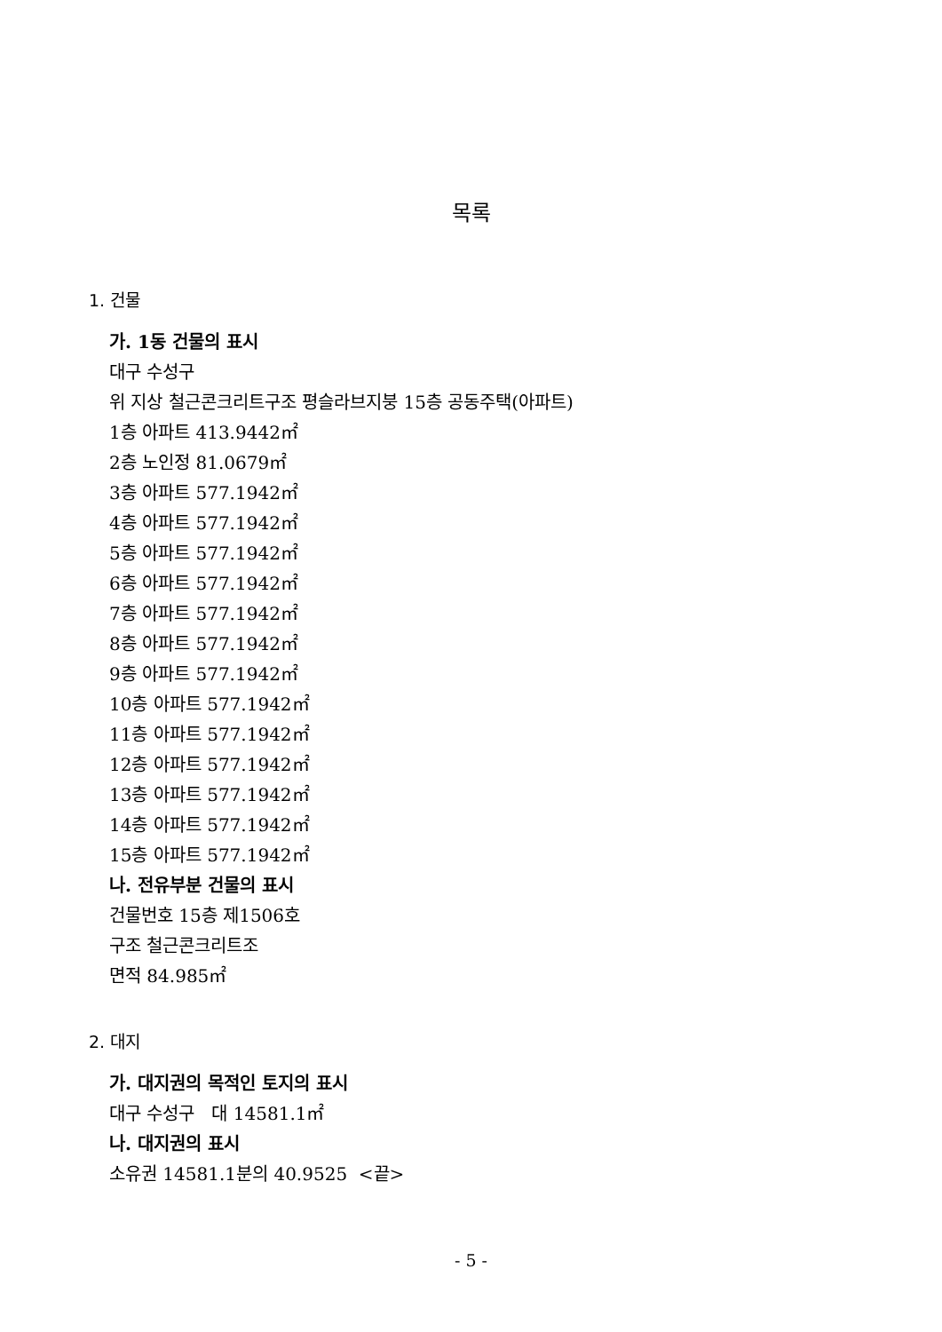목록
1. 건물
가. 1동 건물의 표시
대구 수성구
위 지상 철근콘크리트구조 평슬라브지붕 15층 공동주택(아파트)
1층 아파트 413.9442㎡
2층 노인정 81.0679㎡
3층 아파트 577.1942㎡
4층 아파트 577.1942㎡
5층 아파트 577.1942㎡
6층 아파트 577.1942㎡
7층 아파트 577.1942㎡
8층 아파트 577.1942㎡
9층 아파트 577.1942㎡
10층 아파트 577.1942㎡
11층 아파트 577.1942㎡
12층 아파트 577.1942㎡
13층 아파트 577.1942㎡
14층 아파트 577.1942㎡
15층 아파트 577.1942㎡
나. 전유부분 건물의 표시
건물번호 15층 제1506호
구조 철근콘크리트조
면적 84.985㎡
2. 대지
가. 대지권의 목적인 토지의 표시
대구 수성구 대 14581.1㎡
나. 대지권의 표시
소유권 14581.1분의 40.9525 <끝>
- 5 -